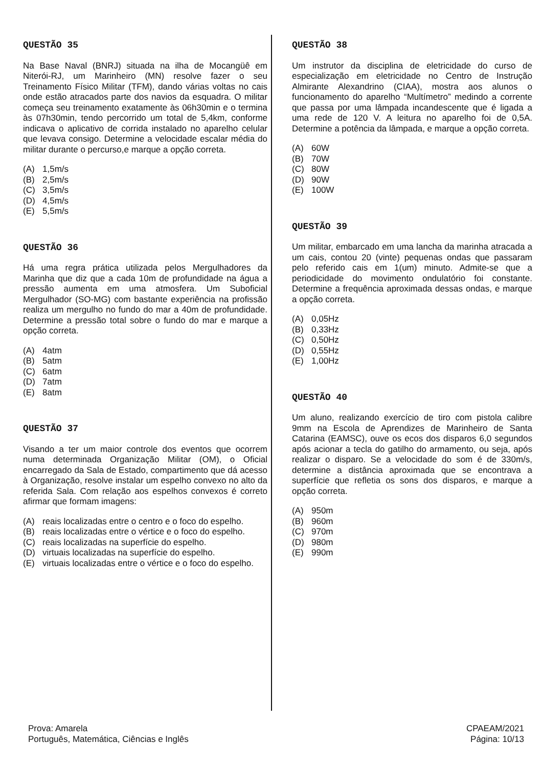QUESTÃO 35
Na Base Naval (BNRJ) situada na ilha de Mocangüê em Niterói-RJ, um Marinheiro (MN) resolve fazer o seu Treinamento Físico Militar (TFM), dando várias voltas no cais onde estão atracados parte dos navios da esquadra. O militar começa seu treinamento exatamente às 06h30min e o termina às 07h30min, tendo percorrido um total de 5,4km, conforme indicava o aplicativo de corrida instalado no aparelho celular que levava consigo. Determine a velocidade escalar média do militar durante o percurso,e marque a opção correta.
(A) 1,5m/s
(B) 2,5m/s
(C) 3,5m/s
(D) 4,5m/s
(E) 5,5m/s
QUESTÃO 36
Há uma regra prática utilizada pelos Mergulhadores da Marinha que diz que a cada 10m de profundidade na água a pressão aumenta em uma atmosfera. Um Suboficial Mergulhador (SO-MG) com bastante experiência na profissão realiza um mergulho no fundo do mar a 40m de profundidade. Determine a pressão total sobre o fundo do mar e marque a opção correta.
(A) 4atm
(B) 5atm
(C) 6atm
(D) 7atm
(E) 8atm
QUESTÃO 37
Visando a ter um maior controle dos eventos que ocorrem numa determinada Organização Militar (OM), o Oficial encarregado da Sala de Estado, compartimento que dá acesso à Organização, resolve instalar um espelho convexo no alto da referida Sala. Com relação aos espelhos convexos é correto afirmar que formam imagens:
(A) reais localizadas entre o centro e o foco do espelho.
(B) reais localizadas entre o vértice e o foco do espelho.
(C) reais localizadas na superfície do espelho.
(D) virtuais localizadas na superfície do espelho.
(E) virtuais localizadas entre o vértice e o foco do espelho.
QUESTÃO 38
Um instrutor da disciplina de eletricidade do curso de especialização em eletricidade no Centro de Instrução Almirante Alexandrino (CIAA), mostra aos alunos o funcionamento do aparelho “Multímetro” medindo a corrente que passa por uma lâmpada incandescente que é ligada a uma rede de 120 V. A leitura no aparelho foi de 0,5A. Determine a potência da lâmpada, e marque a opção correta.
(A) 60W
(B) 70W
(C) 80W
(D) 90W
(E) 100W
QUESTÃO 39
Um militar, embarcado em uma lancha da marinha atracada a um cais, contou 20 (vinte) pequenas ondas que passaram pelo referido cais em 1(um) minuto. Admite-se que a periodicidade do movimento ondulatório foi constante. Determine a frequência aproximada dessas ondas, e marque a opção correta.
(A) 0,05Hz
(B) 0,33Hz
(C) 0,50Hz
(D) 0,55Hz
(E) 1,00Hz
QUESTÃO 40
Um aluno, realizando exercício de tiro com pistola calibre 9mm na Escola de Aprendizes de Marinheiro de Santa Catarina (EAMSC), ouve os ecos dos disparos 6,0 segundos após acionar a tecla do gatilho do armamento, ou seja, após realizar o disparo. Se a velocidade do som é de 330m/s, determine a distância aproximada que se encontrava a superfície que refletia os sons dos disparos, e marque a opção correta.
(A) 950m
(B) 960m
(C) 970m
(D) 980m
(E) 990m
Prova: Amarela
Português, Matemática, Ciências e Inglês
CPAEAM/2021
Página: 10/13